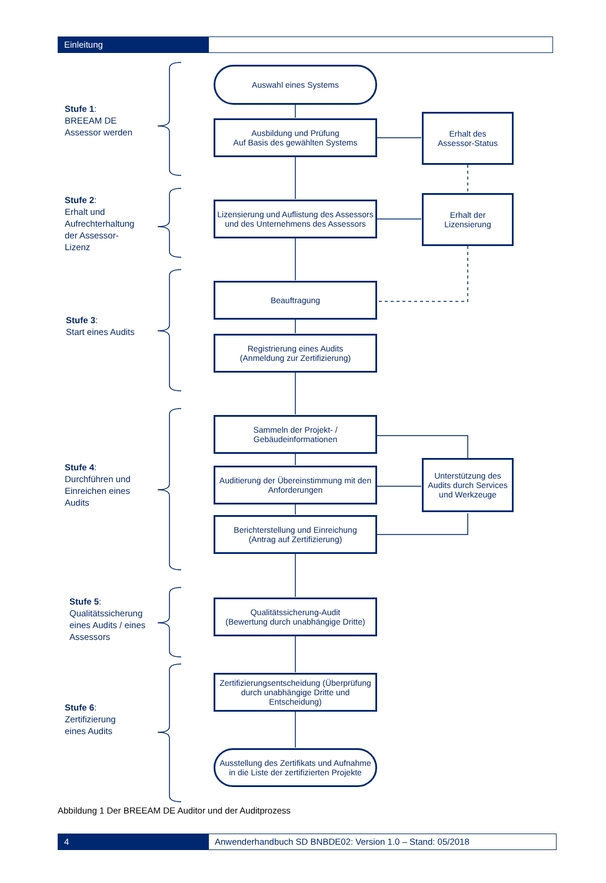Einleitung
Stufe 1:
BREEAM DE
Assessor werden
Auswahl eines Systems
Ausbildung und Prüfung
Auf Basis des gewählten Systems
Erhalt des
Assessor-Status
Stufe 2:
Erhalt und
Aufrechterhaltung
der Assessor-
Lizenz
Lizensierung und Auflistung des Assessors und des Unternehmens des Assessors
Erhalt der
Lizensierung
Stufe 3:
Start eines Audits
Beauftragung
Registrierung eines Audits
(Anmeldung zur Zertifizierung)
Stufe 4:
Durchführen und
Einreichen eines
Audits
Sammeln der Projekt- /
Gebäudeinformationen
Auditierung der Übereinstimmung mit den Anforderungen
Unterstützung des Audits durch Services und Werkzeuge
Berichterstellung und Einreichung
(Antrag auf Zertifizierung)
Stufe 5:
Qualitätssicherung
eines Audits / eines
Assessors
Qualitätssicherung-Audit
(Bewertung durch unabhängige Dritte)
Stufe 6:
Zertifizierung
eines Audits
Zertifizierungsentscheidung (Überprüfung durch unabhängige Dritte und Entscheidung)
Ausstellung des Zertifikats und Aufnahme in die Liste der zertifizierten Projekte
Abbildung 1 Der BREEAM DE Auditor und der Auditprozess
4 Anwenderhandbuch SD BNBDE02: Version 1.0 – Stand: 05/2018